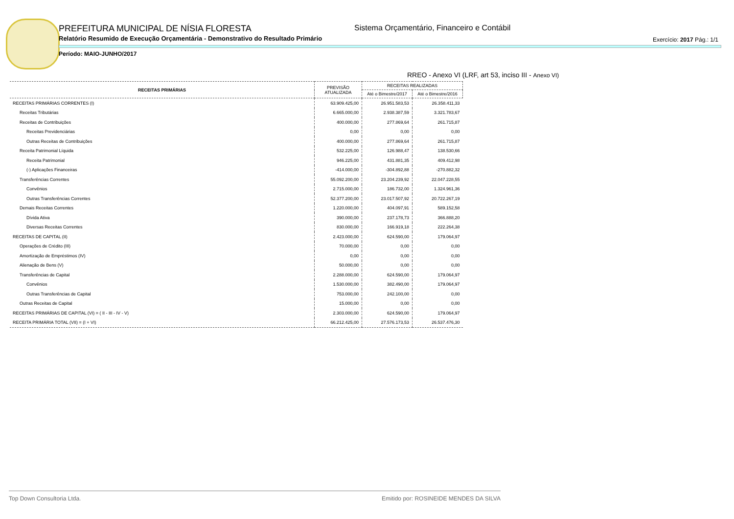PREFEITURA MUNICIPAL DE NÍSIA FLORESTA
Sistema Orçamentário, Financeiro e Contábil
Relatório Resumido de Execução Orçamentária - Demonstrativo do Resultado Primário
Exercício: 2017 Pág.: 1/1
Período: MAIO-JUNHO/2017
RREO - Anexo VI (LRF, art 53, inciso III - Anexo VI)
| RECEITAS PRIMÁRIAS | PREVISÃO ATUALIZADA | RECEITAS REALIZADAS | |
| --- | --- | --- | --- |
| | | Até o Bimestre/2017 | Até o Bimestre/2016 |
| RECEITAS PRIMÁRIAS CORRENTES (I) | 63.909.425,00 | 26.951.583,53 | 26.358.411,33 |
| Receitas Tributárias | 6.665.000,00 | 2.938.387,59 | 3.321.783,67 |
| Receitas de Contribuições | 400.000,00 | 277.869,64 | 261.715,87 |
| Receitas Previdenciárias | 0,00 | 0,00 | 0,00 |
| Outras Receitas de Contribuições | 400.000,00 | 277.869,64 | 261.715,87 |
| Receita Patrimonial Líquida | 532.225,00 | 126.988,47 | 138.530,66 |
| Receita Patrimonial | 946.225,00 | 431.881,35 | 409.412,98 |
| (-) Aplicações Financeiras | -414.000,00 | -304.892,88 | -270.882,32 |
| Transferências Correntes | 55.092.200,00 | 23.204.239,92 | 22.047.228,55 |
| Convênios | 2.715.000,00 | 186.732,00 | 1.324.961,36 |
| Outras Transferências Correntes | 52.377.200,00 | 23.017.507,92 | 20.722.267,19 |
| Demais Receitas Correntes | 1.220.000,00 | 404.097,91 | 589.152,58 |
| Dívida Ativa | 390.000,00 | 237.178,73 | 366.888,20 |
| Diversas Receitas Correntes | 830.000,00 | 166.919,18 | 222.264,38 |
| RECEITAS DE CAPITAL (II) | 2.423.000,00 | 624.590,00 | 179.064,97 |
| Operações de Crédito (III) | 70.000,00 | 0,00 | 0,00 |
| Amortização de Empréstimos (IV) | 0,00 | 0,00 | 0,00 |
| Alienação de Bens (V) | 50.000,00 | 0,00 | 0,00 |
| Transferências de Capital | 2.288.000,00 | 624.590,00 | 179.064,97 |
| Convênios | 1.530.000,00 | 382.490,00 | 179.064,97 |
| Outras Transferências de Capital | 753.000,00 | 242.100,00 | 0,00 |
| Outras Receitas de Capital | 15.000,00 | 0,00 | 0,00 |
| RECEITAS PRIMÁRIAS DE CAPITAL (VI) = ( II - III - IV - V) | 2.303.000,00 | 624.590,00 | 179.064,97 |
| RECEITA PRIMÁRIA TOTAL (VII) = (I + VI) | 66.212.425,00 | 27.576.173,53 | 26.537.476,30 |
Top Down Consultoria Ltda. Emitido por: ROSINEIDE MENDES DA SILVA